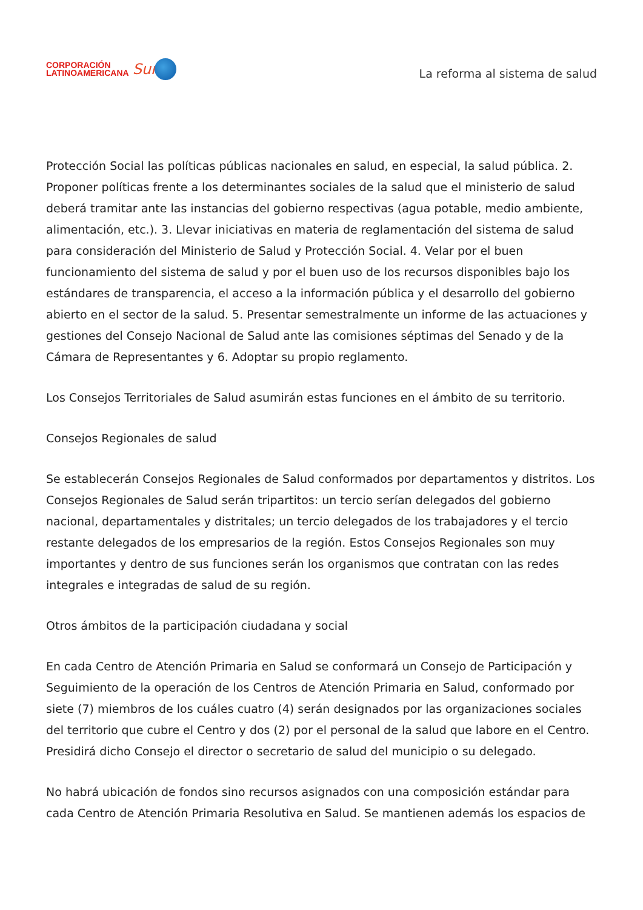CORPORACIÓN
LATINOAMERICANA
Sur
La reforma al sistema de salud
Protección Social las políticas públicas nacionales en salud, en especial, la salud pública. 2. Proponer políticas frente a los determinantes sociales de la salud que el ministerio de salud deberá tramitar ante las instancias del gobierno respectivas (agua potable, medio ambiente, alimentación, etc.). 3. Llevar iniciativas en materia de reglamentación del sistema de salud para consideración del Ministerio de Salud y Protección Social. 4. Velar por el buen funcionamiento del sistema de salud y por el buen uso de los recursos disponibles bajo los estándares de transparencia, el acceso a la información pública y el desarrollo del gobierno abierto en el sector de la salud. 5. Presentar semestralmente un informe de las actuaciones y gestiones del Consejo Nacional de Salud ante las comisiones séptimas del Senado y de la Cámara de Representantes y 6. Adoptar su propio reglamento.
Los Consejos Territoriales de Salud asumirán estas funciones en el ámbito de su territorio.
Consejos Regionales de salud
Se establecerán Consejos Regionales de Salud conformados por departamentos y distritos. Los Consejos Regionales de Salud serán tripartitos: un tercio serían delegados del gobierno nacional, departamentales y distritales; un tercio delegados de los trabajadores y el tercio restante delegados de los empresarios de la región. Estos Consejos Regionales son muy importantes y dentro de sus funciones serán los organismos que contratan con las redes integrales e integradas de salud de su región.
Otros ámbitos de la participación ciudadana y social
En cada Centro de Atención Primaria en Salud se conformará un Consejo de Participación y Seguimiento de la operación de los Centros de Atención Primaria en Salud, conformado por siete (7) miembros de los cuáles cuatro (4) serán designados por las organizaciones sociales del territorio que cubre el Centro y dos (2) por el personal de la salud que labore en el Centro. Presidirá dicho Consejo el director o secretario de salud del municipio o su delegado.
No habrá ubicación de fondos sino recursos asignados con una composición estándar para cada Centro de Atención Primaria Resolutiva en Salud. Se mantienen además los espacios de